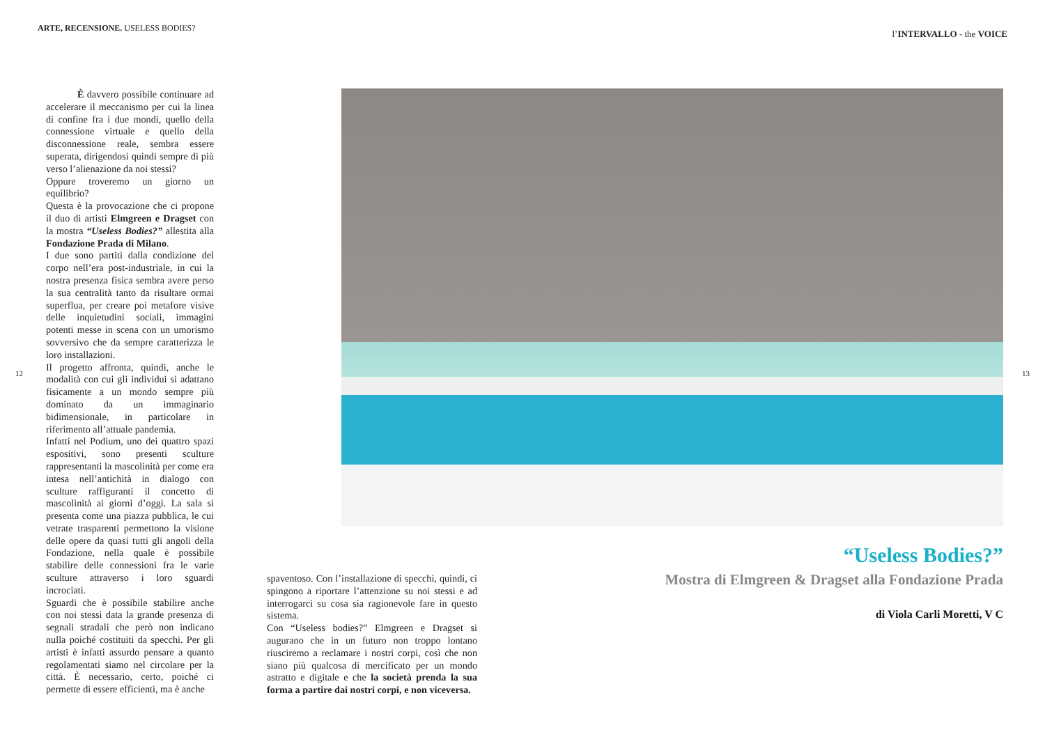ARTE, RECENSIONE. USELESS BODIES?
l’INTERVALLO - the VOICE
12
È davvero possibile continuare ad accelerare il meccanismo per cui la linea di confine fra i due mondi, quello della connessione virtuale e quello della disconnessione reale, sembra essere superata, dirigendosi quindi sempre di più verso l’alienazione da noi stessi?
Oppure troveremo un giorno un equilibrio?
Questa è la provocazione che ci propone il duo di artisti Elmgreen e Dragset con la mostra “Useless Bodies?” allestita alla Fondazione Prada di Milano.
I due sono partiti dalla condizione del corpo nell’era post-industriale, in cui la nostra presenza fisica sembra avere perso la sua centralità tanto da risultare ormai superflua, per creare poi metafore visive delle inquietudini sociali, immagini potenti messe in scena con un umorismo sovversivo che da sempre caratterizza le loro installazioni.
Il progetto affronta, quindi, anche le modalità con cui gli individui si adattano fisicamente a un mondo sempre più dominato da un immaginario bidimensionale, in particolare in riferimento all’attuale pandemia.
Infatti nel Podium, uno dei quattro spazi espositivi, sono presenti sculture rappresentanti la mascolinità per come era intesa nell’antichità in dialogo con sculture raffiguranti il concetto di mascolinità ai giorni d’oggi. La sala si presenta come una piazza pubblica, le cui vetrate trasparenti permettono la visione delle opere da quasi tutti gli angoli della Fondazione, nella quale è possibile stabilire delle connessioni fra le varie sculture attraverso i loro sguardi incrociati.
Sguardi che è possibile stabilire anche con noi stessi data la grande presenza di segnali stradali che però non indicano nulla poiché costituiti da specchi. Per gli artisti è infatti assurdo pensare a quanto regolamentati siamo nel circolare per la città. È necessario, certo, poiché ci permette di essere efficienti, ma è anche
spaventoso. Con l’installazione di specchi, quindi, ci spingono a riportare l’attenzione su noi stessi e ad interrogarci su cosa sia ragionevole fare in questo sistema.
Con “Useless bodies?” Elmgreen e Dragset si augurano che in un futuro non troppo lontano riusciremo a reclamare i nostri corpi, così che non siano più qualcosa di mercificato per un mondo astratto e digitale e che la società prenda la sua forma a partire dai nostri corpi, e non viceversa.
“Useless Bodies?”
Mostra di Elmgreen & Dragset alla Fondazione Prada
di Viola Carli Moretti, V C
13